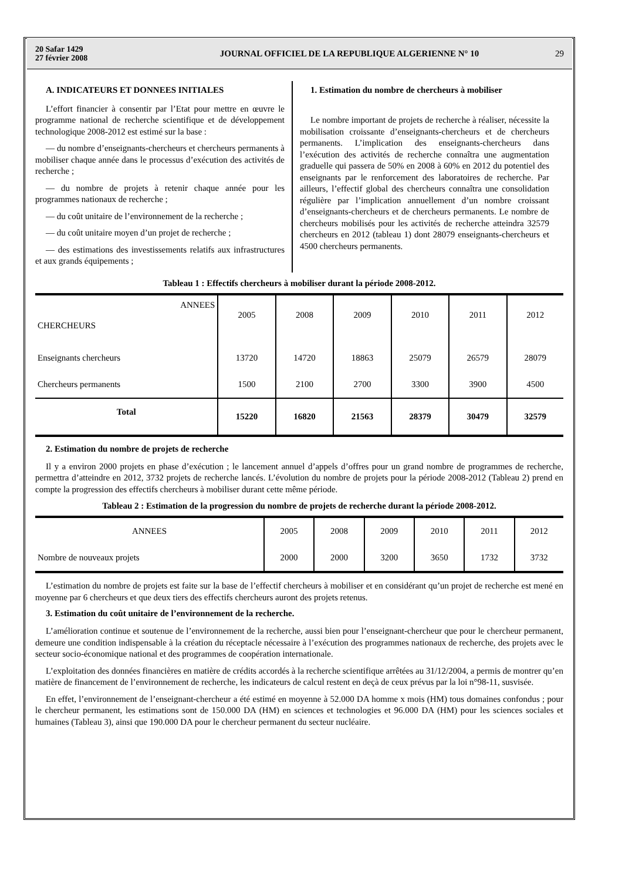20 Safar 1429
27 février 2008
JOURNAL OFFICIEL DE LA REPUBLIQUE ALGERIENNE N° 10
29
A. INDICATEURS ET DONNEES INITIALES
L’effort financier à consentir par l’Etat pour mettre en œuvre le programme national de recherche scientifique et de développement technologique 2008-2012 est estimé sur la base :
— du nombre d’enseignants-chercheurs et chercheurs permanents à mobiliser chaque année dans le processus d’exécution des activités de recherche ;
— du nombre de projets à retenir chaque année pour les programmes nationaux de recherche ;
— du coût unitaire de l’environnement de la recherche ;
— du coût unitaire moyen d’un projet de recherche ;
— des estimations des investissements relatifs aux infrastructures et aux grands équipements ;
1. Estimation du nombre de chercheurs à mobiliser
Le nombre important de projets de recherche à réaliser, nécessite la mobilisation croissante d’enseignants-chercheurs et de chercheurs permanents. L’implication des enseignants-chercheurs dans l’exécution des activités de recherche connaîtra une augmentation graduelle qui passera de 50% en 2008 à 60% en 2012 du potentiel des enseignants par le renforcement des laboratoires de recherche. Par ailleurs, l’effectif global des chercheurs connaîtra une consolidation régulière par l’implication annuellement d’un nombre croissant d’enseignants-chercheurs et de chercheurs permanents. Le nombre de chercheurs mobilisés pour les activités de recherche atteindra 32579 chercheurs en 2012 (tableau 1) dont 28079 enseignants-chercheurs et 4500 chercheurs permanents.
Tableau 1 : Effectifs chercheurs à mobiliser durant la période 2008-2012.
| ANNEES CHERCHEURS | 2005 | 2008 | 2009 | 2010 | 2011 | 2012 |
| --- | --- | --- | --- | --- | --- | --- |
| Enseignants chercheurs | 13720 | 14720 | 18863 | 25079 | 26579 | 28079 |
| Chercheurs permanents | 1500 | 2100 | 2700 | 3300 | 3900 | 4500 |
| Total | 15220 | 16820 | 21563 | 28379 | 30479 | 32579 |
2. Estimation du nombre de projets de recherche
Il y a environ 2000 projets en phase d’exécution ; le lancement annuel d’appels d’offres pour un grand nombre de programmes de recherche, permettra d’atteindre en 2012, 3732 projets de recherche lancés. L’évolution du nombre de projets pour la période 2008-2012 (Tableau 2) prend en compte la progression des effectifs chercheurs à mobiliser durant cette même période.
Tableau 2 : Estimation de la progression du nombre de projets de recherche durant la période 2008-2012.
| ANNEES | 2005 | 2008 | 2009 | 2010 | 2011 | 2012 |
| --- | --- | --- | --- | --- | --- | --- |
| Nombre de nouveaux projets | 2000 | 2000 | 3200 | 3650 | 1732 | 3732 |
L’estimation du nombre de projets est faite sur la base de l’effectif chercheurs à mobiliser et en considérant qu’un projet de recherche est mené en moyenne par 6 chercheurs et que deux tiers des effectifs chercheurs auront des projets retenus.
3. Estimation du coût unitaire de l’environnement de la recherche.
L’amélioration continue et soutenue de l’environnement de la recherche, aussi bien pour l’enseignant-chercheur que pour le chercheur permanent, demeure une condition indispensable à la création du réceptacle nécessaire à l’exécution des programmes nationaux de recherche, des projets avec le secteur socio-économique national et des programmes de coopération internationale.
L’exploitation des données financières en matière de crédits accordés à la recherche scientifique arrêtées au 31/12/2004, a permis de montrer qu’en matière de financement de l’environnement de recherche, les indicateurs de calcul restent en deçà de ceux prévus par la loi n°98-11, susvisée.
En effet, l’environnement de l’enseignant-chercheur a été estimé en moyenne à 52.000 DA homme x mois (HM) tous domaines confondus ; pour le chercheur permanent, les estimations sont de 150.000 DA (HM) en sciences et technologies et 96.000 DA (HM) pour les sciences sociales et humaines (Tableau 3), ainsi que 190.000 DA pour le chercheur permanent du secteur nucléaire.